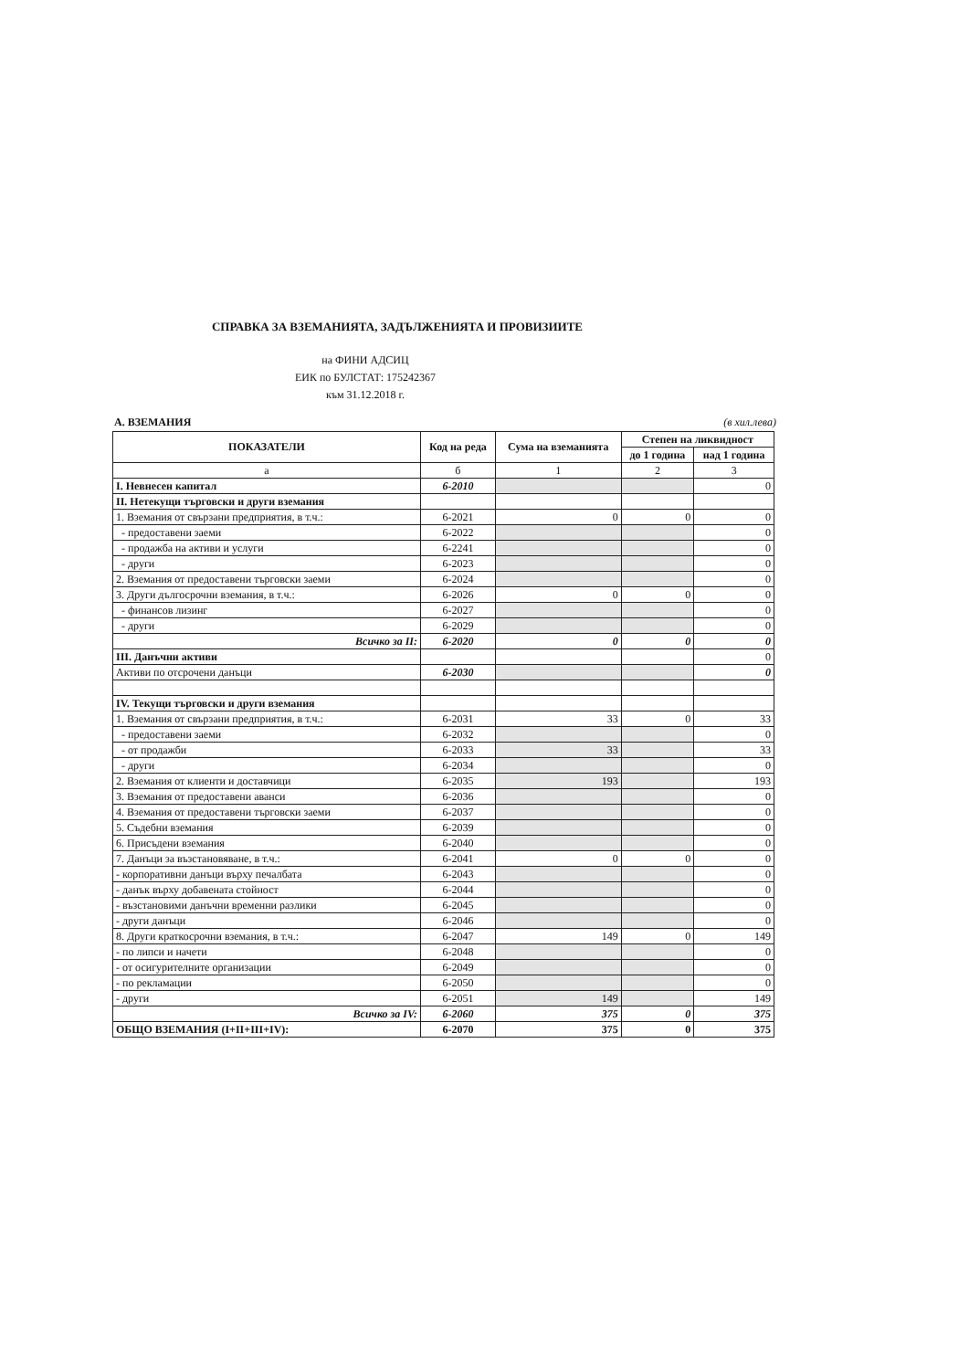СПРАВКА ЗА ВЗЕМАНИЯТА, ЗАДЪЛЖЕНИЯТА И ПРОВИЗИИТЕ
на ФИНИ АДСИЦ
ЕИК по БУЛСТАТ: 175242367
към 31.12.2018 г.
А. ВЗЕМАНИЯ (в хил.лева)
| ПОКАЗАТЕЛИ | Код на реда | Сума на вземанията | Степен на ликвидност | |
| --- | --- | --- | --- | --- |
| | | | до 1 година | над 1 година |
| а | б | 1 | 2 | 3 |
| I. Невнесен капитал | 6-2010 | | | 0 |
| II. Нетекущи търговски и други вземания | | | | |
| 1. Вземания от свързани предприятия, в т.ч.: | 6-2021 | 0 | 0 | 0 |
| - предоставени заеми | 6-2022 | | | 0 |
| - продажба на активи и услуги | 6-2241 | | | 0 |
| - други | 6-2023 | | | 0 |
| 2. Вземания от предоставени търговски заеми | 6-2024 | | | 0 |
| 3. Други дългосрочни вземания, в т.ч.: | 6-2026 | 0 | 0 | 0 |
| - финансов лизинг | 6-2027 | | | 0 |
| - други | 6-2029 | | | 0 |
| Всичко за II: | 6-2020 | 0 | 0 | 0 |
| III. Данъчни активи | | | | 0 |
| Активи по отсрочени данъци | 6-2030 | | | 0 |
| IV. Текущи търговски и други вземания | | | | |
| 1. Вземания от свързани предприятия, в т.ч.: | 6-2031 | 33 | 0 | 33 |
| - предоставени заеми | 6-2032 | | | 0 |
| - от продажби | 6-2033 | 33 | | 33 |
| - други | 6-2034 | | | 0 |
| 2. Вземания от клиенти и доставчици | 6-2035 | 193 | | 193 |
| 3. Вземания от предоставени аванси | 6-2036 | | | 0 |
| 4. Вземания от предоставени търговски заеми | 6-2037 | | | 0 |
| 5. Съдебни вземания | 6-2039 | | | 0 |
| 6. Присъдени вземания | 6-2040 | | | 0 |
| 7. Данъци за възстановяване, в т.ч.: | 6-2041 | 0 | 0 | 0 |
| - корпоративни данъци върху печалбата | 6-2043 | | | 0 |
| - данък върху добавената стойност | 6-2044 | | | 0 |
| - възстановими данъчни временни разлики | 6-2045 | | | 0 |
| - други данъци | 6-2046 | | | 0 |
| 8. Други краткосрочни вземания, в т.ч.: | 6-2047 | 149 | 0 | 149 |
| - по липси и начети | 6-2048 | | | 0 |
| - от осигурителните организации | 6-2049 | | | 0 |
| - по рекламации | 6-2050 | | | 0 |
| - други | 6-2051 | 149 | | 149 |
| Всичко за IV: | 6-2060 | 375 | 0 | 375 |
| ОБЩО ВЗЕМАНИЯ (I+II+III+IV): | 6-2070 | 375 | 0 | 375 |